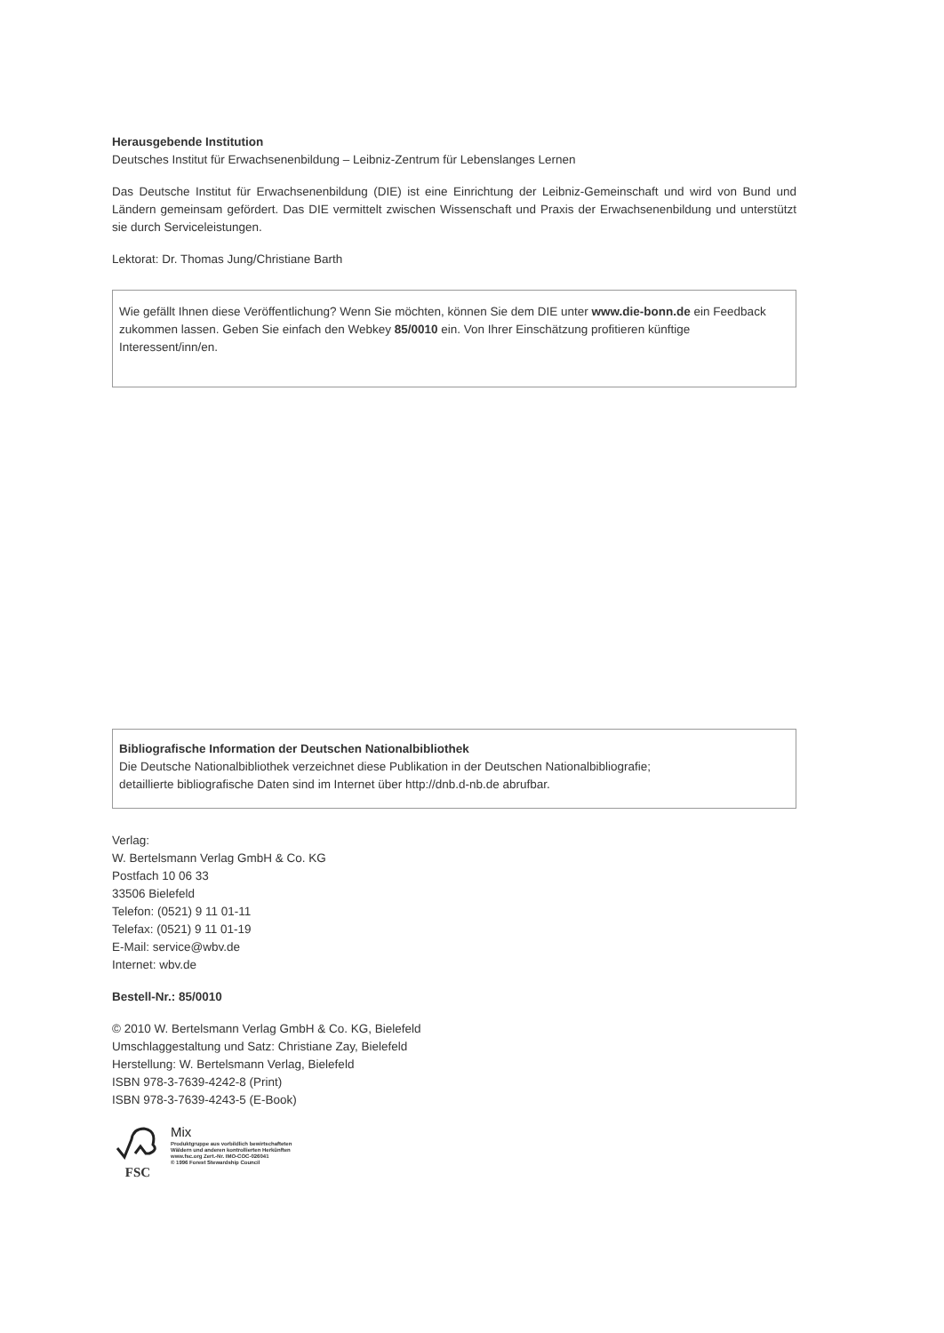Herausgebende Institution
Deutsches Institut für Erwachsenenbildung – Leibniz-Zentrum für Lebenslanges Lernen
Das Deutsche Institut für Erwachsenenbildung (DIE) ist eine Einrichtung der Leibniz-Gemeinschaft und wird von Bund und Ländern gemeinsam gefördert. Das DIE vermittelt zwischen Wissenschaft und Praxis der Erwachsenenbildung und unterstützt sie durch Serviceleistungen.
Lektorat: Dr. Thomas Jung/Christiane Barth
Wie gefällt Ihnen diese Veröffentlichung? Wenn Sie möchten, können Sie dem DIE unter www.die-bonn.de ein Feedback zukommen lassen. Geben Sie einfach den Webkey 85/0010 ein. Von Ihrer Einschätzung profitieren künftige Interessent/inn/en.
Bibliografische Information der Deutschen Nationalbibliothek
Die Deutsche Nationalbibliothek verzeichnet diese Publikation in der Deutschen Nationalbibliografie;
detaillierte bibliografische Daten sind im Internet über http://dnb.d-nb.de abrufbar.
Verlag:
W. Bertelsmann Verlag GmbH & Co. KG
Postfach 10 06 33
33506 Bielefeld
Telefon: (0521) 9 11 01-11
Telefax: (0521) 9 11 01-19
E-Mail: service@wbv.de
Internet: wbv.de
Bestell-Nr.: 85/0010
© 2010 W. Bertelsmann Verlag GmbH & Co. KG, Bielefeld
Umschlaggestaltung und Satz: Christiane Zay, Bielefeld
Herstellung: W. Bertelsmann Verlag, Bielefeld
ISBN 978-3-7639-4242-8 (Print)
ISBN 978-3-7639-4243-5 (E-Book)
FSC
Mix
Produktgruppe aus vorbildlich bewirtschafteten
Wäldern und anderen kontrollierten Herkünften
www.fsc.org Zert.-Nr. IMO-COC-026041
© 1996 Forest Stewardship Council